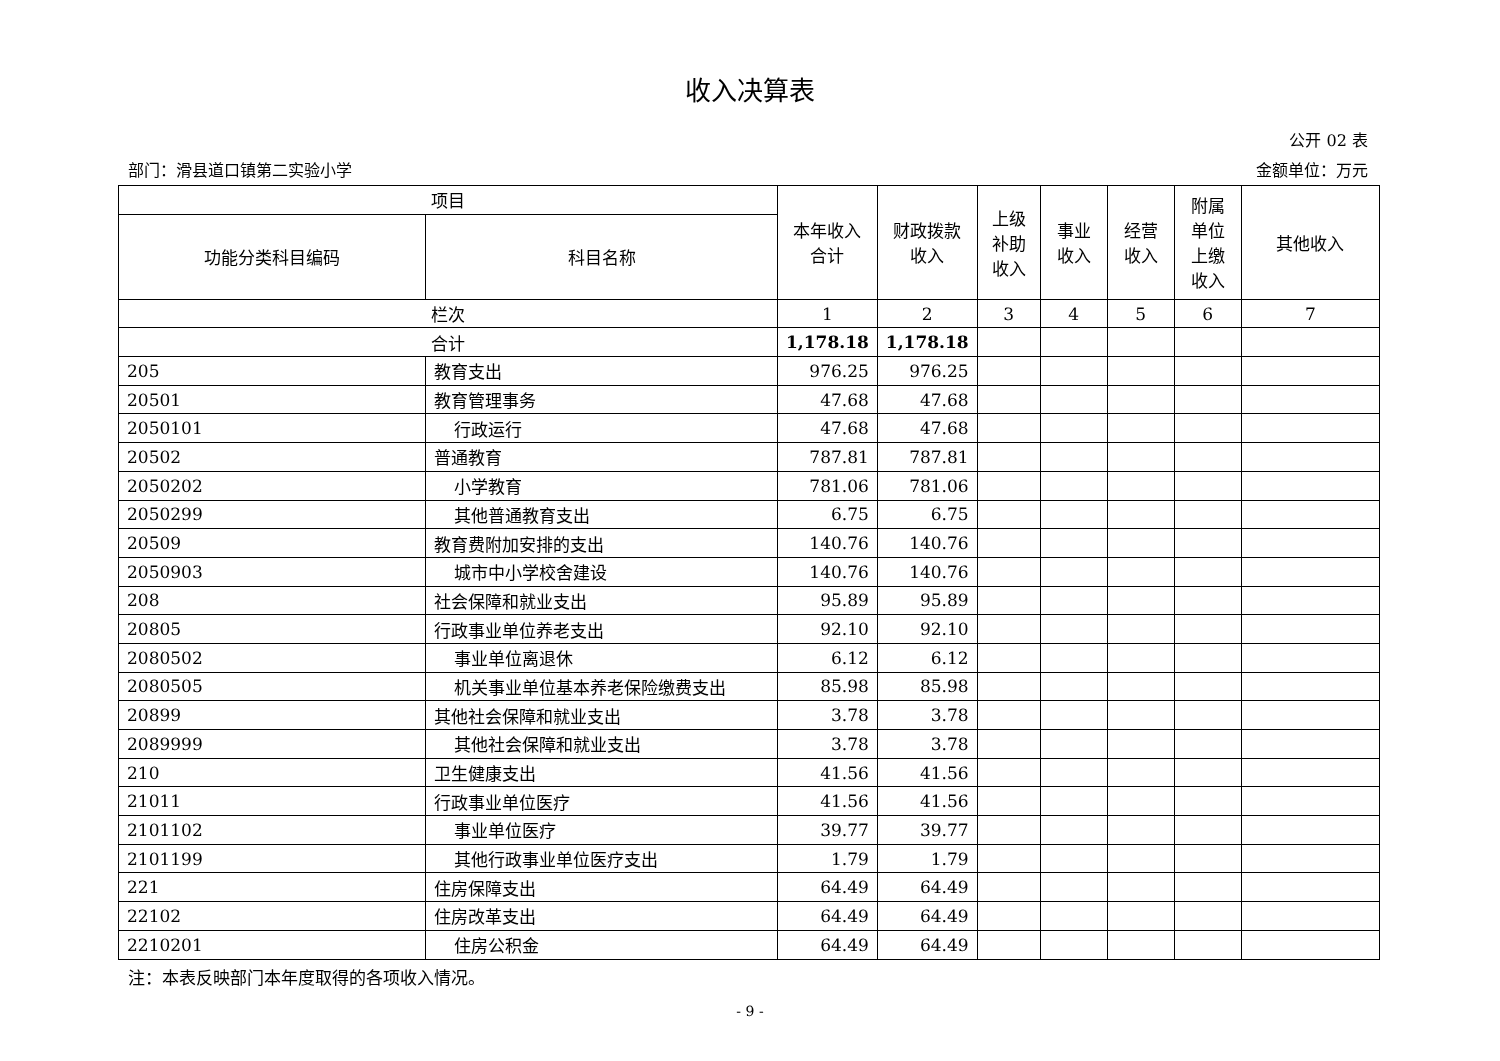收入决算表
公开 02 表
部门：滑县道口镇第二实验小学 金额单位：万元
| 项目 | | 本年收入 合计 | 财政拨款 收入 | 上级 补助 收入 | 事业 收入 | 经营 收入 | 附属 单位 上缴 收入 | 其他收入 |
| --- | --- | --- | --- | --- | --- | --- | --- | --- |
| 功能分类科目编码 | 科目名称 | | | | | | | |
| 栏次 | | 1 | 2 | 3 | 4 | 5 | 6 | 7 |
| 合计 | | 1,178.18 | 1,178.18 | | | | | |
| 205 | 教育支出 | 976.25 | 976.25 | | | | | |
| 20501 | 教育管理事务 | 47.68 | 47.68 | | | | | |
| 2050101 | 行政运行 | 47.68 | 47.68 | | | | | |
| 20502 | 普通教育 | 787.81 | 787.81 | | | | | |
| 2050202 | 小学教育 | 781.06 | 781.06 | | | | | |
| 2050299 | 其他普通教育支出 | 6.75 | 6.75 | | | | | |
| 20509 | 教育费附加安排的支出 | 140.76 | 140.76 | | | | | |
| 2050903 | 城市中小学校舍建设 | 140.76 | 140.76 | | | | | |
| 208 | 社会保障和就业支出 | 95.89 | 95.89 | | | | | |
| 20805 | 行政事业单位养老支出 | 92.10 | 92.10 | | | | | |
| 2080502 | 事业单位离退休 | 6.12 | 6.12 | | | | | |
| 2080505 | 机关事业单位基本养老保险缴费支出 | 85.98 | 85.98 | | | | | |
| 20899 | 其他社会保障和就业支出 | 3.78 | 3.78 | | | | | |
| 2089999 | 其他社会保障和就业支出 | 3.78 | 3.78 | | | | | |
| 210 | 卫生健康支出 | 41.56 | 41.56 | | | | | |
| 21011 | 行政事业单位医疗 | 41.56 | 41.56 | | | | | |
| 2101102 | 事业单位医疗 | 39.77 | 39.77 | | | | | |
| 2101199 | 其他行政事业单位医疗支出 | 1.79 | 1.79 | | | | | |
| 221 | 住房保障支出 | 64.49 | 64.49 | | | | | |
| 22102 | 住房改革支出 | 64.49 | 64.49 | | | | | |
| 2210201 | 住房公积金 | 64.49 | 64.49 | | | | | |
注：本表反映部门本年度取得的各项收入情况。
- 9 -